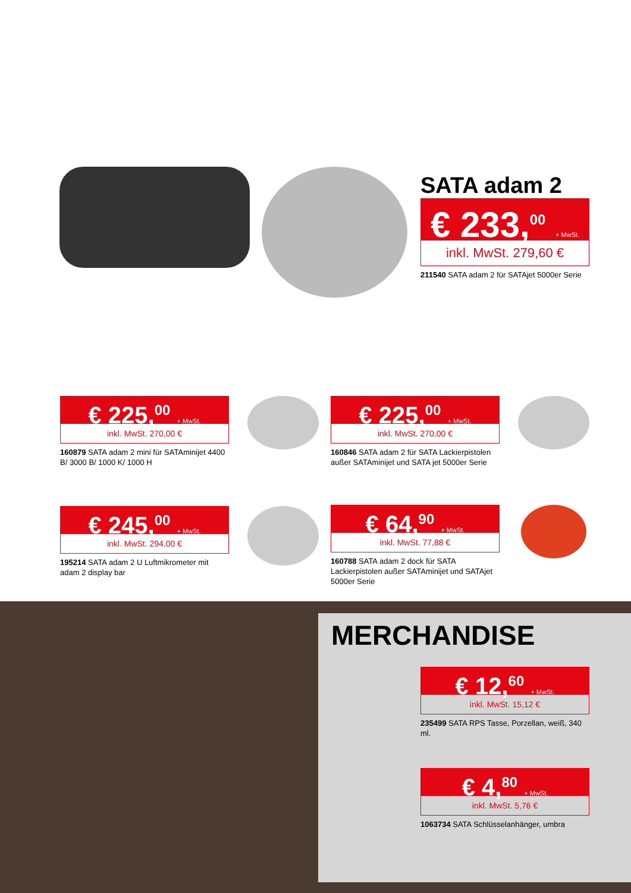SATA adam 2
€ 233,<sup>00</sup> + MwSt.
inkl. MwSt. 279,60 €
211540 SATA adam 2 für SATAjet 5000er Serie
€ 225,<sup>00</sup> + MwSt.
inkl. MwSt. 270,00 €
160879 SATA adam 2 mini für SATAminijet 4400 B/ 3000 B/ 1000 K/ 1000 H
€ 225,<sup>00</sup> + MwSt.
inkl. MwSt. 270,00 €
160846 SATA adam 2 für SATA Lackierpistolen außer SATAminijet und SATA jet 5000er Serie
€ 245,<sup>00</sup> + MwSt.
inkl. MwSt. 294,00 €
195214 SATA adam 2 U Luftmikrometer mit adam 2 display bar
€ 64,<sup>90</sup> + MwSt.
inkl. MwSt. 77,88 €
160788 SATA adam 2 dock für SATA Lackierpistolen außer SATAminijet und SATAjet 5000er Serie
MERCHANDISE
€ 12,<sup>60</sup> + MwSt.
inkl. MwSt. 15,12 €
235499 SATA RPS Tasse, Porzellan, weiß, 340 ml.
€ 4,<sup>80</sup> + MwSt.
inkl. MwSt. 5,76 €
1063734 SATA Schlüsselanhänger, umbra